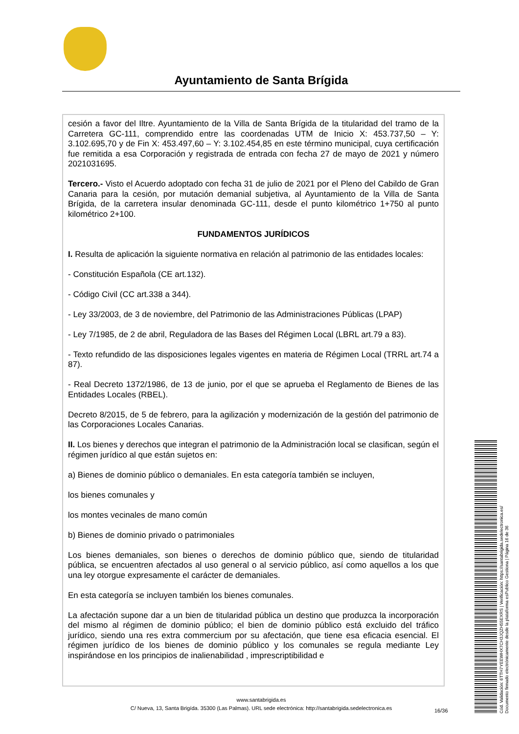Ayuntamiento de Santa Brígida
cesión a favor del Iltre. Ayuntamiento de la Villa de Santa Brígida de la titularidad del tramo de la Carretera GC-111, comprendido entre las coordenadas UTM de Inicio X: 453.737,50 – Y: 3.102.695,70 y de Fin X: 453.497,60 – Y: 3.102.454,85 en este término municipal, cuya certificación fue remitida a esa Corporación y registrada de entrada con fecha 27 de mayo de 2021 y número 2021031695.
Tercero.- Visto el Acuerdo adoptado con fecha 31 de julio de 2021 por el Pleno del Cabildo de Gran Canaria para la cesión, por mutación demanial subjetiva, al Ayuntamiento de la Villa de Santa Brígida, de la carretera insular denominada GC-111, desde el punto kilométrico 1+750 al punto kilométrico 2+100.
FUNDAMENTOS JURÍDICOS
I. Resulta de aplicación la siguiente normativa en relación al patrimonio de las entidades locales:
- Constitución Española (CE art.132).
- Código Civil (CC art.338 a 344).
- Ley 33/2003, de 3 de noviembre, del Patrimonio de las Administraciones Públicas (LPAP)
- Ley 7/1985, de 2 de abril, Reguladora de las Bases del Régimen Local (LBRL art.79 a 83).
- Texto refundido de las disposiciones legales vigentes en materia de Régimen Local (TRRL art.74 a 87).
- Real Decreto 1372/1986, de 13 de junio, por el que se aprueba el Reglamento de Bienes de las Entidades Locales (RBEL).
Decreto 8/2015, de 5 de febrero, para la agilización y modernización de la gestión del patrimonio de las Corporaciones Locales Canarias.
II. Los bienes y derechos que integran el patrimonio de la Administración local se clasifican, según el régimen jurídico al que están sujetos en:
a) Bienes de dominio público o demaniales. En esta categoría también se incluyen,
los bienes comunales y
los montes vecinales de mano común
b) Bienes de dominio privado o patrimoniales
Los bienes demaniales, son bienes o derechos de dominio público que, siendo de titularidad pública, se encuentren afectados al uso general o al servicio público, así como aquellos a los que una ley otorgue expresamente el carácter de demaniales.
En esta categoría se incluyen también los bienes comunales.
La afectación supone dar a un bien de titularidad pública un destino que produzca la incorporación del mismo al régimen de dominio público; el bien de dominio público está excluido del tráfico jurídico, siendo una res extra commercium por su afectación, que tiene esa eficacia esencial. El régimen jurídico de los bienes de dominio público y los comunales se regula mediante Ley inspirándose en los principios de inalienabilidad , imprescriptibilidad e
www.santabrigida.es
C/ Nueva, 13, Santa Brigída. 35300 (Las Palmas). URL sede electrónica: http://santabrigida.sedelectronica.es
16/36
Cód. Validación: 6TTH7YEEWHX7CH3JQZH55EXRS | Verificación: https://santabrigida.sedelectronica.es/
Documento firmado electrónicamente desde la plataforma esPublico Gestiona | Página 16 de 36